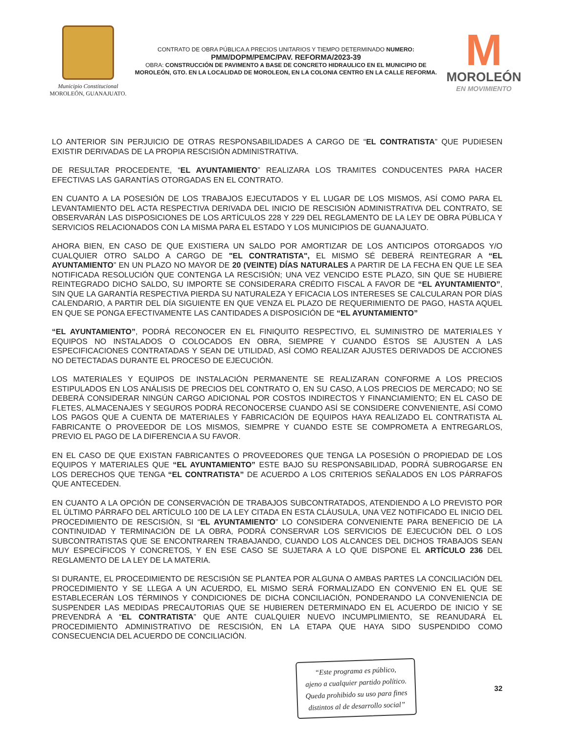Municipio Constitucional
MOROLEÓN, GUANAJUATO.
CONTRATO DE OBRA PÚBLICA A PRECIOS UNITARIOS Y TIEMPO DETERMINADO NUMERO:
PMM/DOPM/PEMC/PAV. REFORMA/2023-39
OBRA: CONSTRUCCIÓN DE PAVIMENTO A BASE DE CONCRETO HIDRAULICO EN EL MUNICIPIO DE MOROLEÓN, GTO. EN LA LOCALIDAD DE MOROLEON, EN LA COLONIA CENTRO EN LA CALLE REFORMA.
M
MOROLEÓN
EN MOVIMIENTO
LO ANTERIOR SIN PERJUICIO DE OTRAS RESPONSABILIDADES A CARGO DE “EL CONTRATISTA” QUE PUDIESEN EXISTIR DERIVADAS DE LA PROPIA RESCISIÓN ADMINISTRATIVA.
DE RESULTAR PROCEDENTE, “EL AYUNTAMIENTO” REALIZARA LOS TRAMITES CONDUCENTES PARA HACER EFECTIVAS LAS GARANTÍAS OTORGADAS EN EL CONTRATO.
EN CUANTO A LA POSESIÓN DE LOS TRABAJOS EJECUTADOS Y EL LUGAR DE LOS MISMOS, ASÍ COMO PARA EL LEVANTAMIENTO DEL ACTA RESPECTIVA DERIVADA DEL INICIO DE RESCISIÓN ADMINISTRATIVA DEL CONTRATO, SE OBSERVARÁN LAS DISPOSICIONES DE LOS ARTÍCULOS 228 Y 229 DEL REGLAMENTO DE LA LEY DE OBRA PÚBLICA Y SERVICIOS RELACIONADOS CON LA MISMA PARA EL ESTADO Y LOS MUNICIPIOS DE GUANAJUATO.
AHORA BIEN, EN CASO DE QUE EXISTIERA UN SALDO POR AMORTIZAR DE LOS ANTICIPOS OTORGADOS Y/O CUALQUIER OTRO SALDO A CARGO DE "EL CONTRATISTA", EL MISMO SÉ DEBERÁ REINTEGRAR A “EL AYUNTAMIENTO” EN UN PLAZO NO MAYOR DE 20 (VEINTE) DÍAS NATURALES A PARTIR DE LA FECHA EN QUE LE SEA NOTIFICADA RESOLUCIÓN QUE CONTENGA LA RESCISIÓN; UNA VEZ VENCIDO ESTE PLAZO, SIN QUE SE HUBIERE REINTEGRADO DICHO SALDO, SU IMPORTE SE CONSIDERARA CRÉDITO FISCAL A FAVOR DE “EL AYUNTAMIENTO”, SIN QUE LA GARANTÍA RESPECTIVA PIERDA SU NATURALEZA Y EFICACIA LOS INTERESES SE CALCULARAN POR DÍAS CALENDARIO, A PARTIR DEL DÍA SIGUIENTE EN QUE VENZA EL PLAZO DE REQUERIMIENTO DE PAGO, HASTA AQUEL EN QUE SE PONGA EFECTIVAMENTE LAS CANTIDADES A DISPOSICIÓN DE “EL AYUNTAMIENTO”
“EL AYUNTAMIENTO”, PODRÁ RECONOCER EN EL FINIQUITO RESPECTIVO, EL SUMINISTRO DE MATERIALES Y EQUIPOS NO INSTALADOS O COLOCADOS EN OBRA, SIEMPRE Y CUANDO ÉSTOS SE AJUSTEN A LAS ESPECIFICACIONES CONTRATADAS Y SEAN DE UTILIDAD, ASÍ COMO REALIZAR AJUSTES DERIVADOS DE ACCIONES NO DETECTADAS DURANTE EL PROCESO DE EJECUCIÓN.
LOS MATERIALES Y EQUIPOS DE INSTALACIÓN PERMANENTE SE REALIZARAN CONFORME A LOS PRECIOS ESTIPULADOS EN LOS ANÁLISIS DE PRECIOS DEL CONTRATO O, EN SU CASO, A LOS PRECIOS DE MERCADO; NO SE DEBERÁ CONSIDERAR NINGÚN CARGO ADICIONAL POR COSTOS INDIRECTOS Y FINANCIAMIENTO; EN EL CASO DE FLETES, ALMACENAJES Y SEGUROS PODRÁ RECONOCERSE CUANDO ASÍ SE CONSIDERE CONVENIENTE, ASÍ COMO LOS PAGOS QUE A CUENTA DE MATERIALES Y FABRICACIÓN DE EQUIPOS HAYA REALIZADO EL CONTRATISTA AL FABRICANTE O PROVEEDOR DE LOS MISMOS, SIEMPRE Y CUANDO ESTE SE COMPROMETA A ENTREGARLOS, PREVIO EL PAGO DE LA DIFERENCIA A SU FAVOR.
EN EL CASO DE QUE EXISTAN FABRICANTES O PROVEEDORES QUE TENGA LA POSESIÓN O PROPIEDAD DE LOS EQUIPOS Y MATERIALES QUE “EL AYUNTAMIENTO” ESTE BAJO SU RESPONSABILIDAD, PODRÁ SUBROGARSE EN LOS DERECHOS QUE TENGA “EL CONTRATISTA” DE ACUERDO A LOS CRITERIOS SEÑALADOS EN LOS PÁRRAFOS QUE ANTECEDEN.
EN CUANTO A LA OPCIÓN DE CONSERVACIÓN DE TRABAJOS SUBCONTRATADOS, ATENDIENDO A LO PREVISTO POR EL ÚLTIMO PÁRRAFO DEL ARTÍCULO 100 DE LA LEY CITADA EN ESTA CLÁUSULA, UNA VEZ NOTIFICADO EL INICIO DEL PROCEDIMIENTO DE RESCISIÓN, SI “EL AYUNTAMIENTO” LO CONSIDERA CONVENIENTE PARA BENEFICIO DE LA CONTINUIDAD Y TERMINACIÓN DE LA OBRA, PODRÁ CONSERVAR LOS SERVICIOS DE EJECUCIÓN DEL O LOS SUBCONTRATISTAS QUE SE ENCONTRAREN TRABAJANDO, CUANDO LOS ALCANCES DEL DICHOS TRABAJOS SEAN MUY ESPECÍFICOS Y CONCRETOS, Y EN ESE CASO SE SUJETARA A LO QUE DISPONE EL ARTÍCULO 236 DEL REGLAMENTO DE LA LEY DE LA MATERIA.
SI DURANTE, EL PROCEDIMIENTO DE RESCISIÓN SE PLANTEA POR ALGUNA O AMBAS PARTES LA CONCILIACIÓN DEL PROCEDIMIENTO Y SE LLEGA A UN ACUERDO, EL MISMO SERÁ FORMALIZADO EN CONVENIO EN EL QUE SE ESTABLECERÁN LOS TÉRMINOS Y CONDICIONES DE DICHA CONCILIACIÓN, PONDERANDO LA CONVENIENCIA DE SUSPENDER LAS MEDIDAS PRECAUTORIAS QUE SE HUBIEREN DETERMINADO EN EL ACUERDO DE INICIO Y SE PREVENDRÁ A “EL CONTRATISTA” QUE ANTE CUALQUIER NUEVO INCUMPLIMIENTO, SE REANUDARÁ EL PROCEDIMIENTO ADMINISTRATIVO DE RESCISIÓN, EN LA ETAPA QUE HAYA SIDO SUSPENDIDO COMO CONSECUENCIA DEL ACUERDO DE CONCILIACIÓN.
“Este programa es público,
ajeno a cualquier partido político.
Queda prohibido su uso para fines
distintos al de desarrollo social”
32